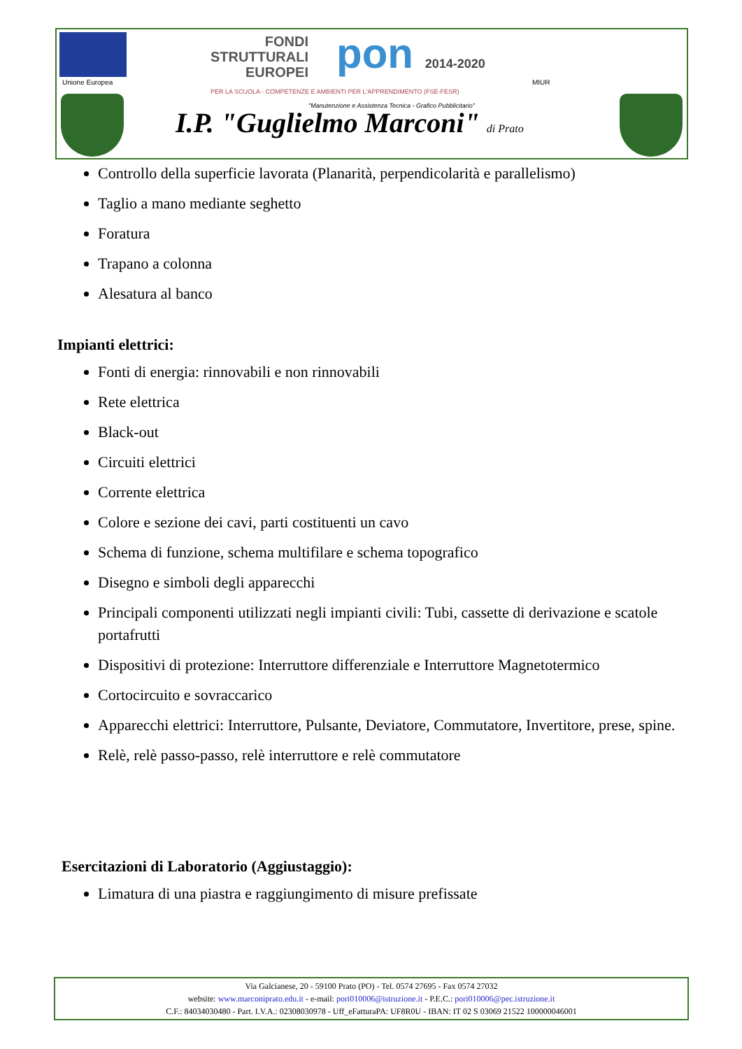Unione Europea
FONDI
STRUTTURALI
EUROPEI
pon 2014-2020
PER LA SCUOLA - COMPETENZE E AMBIENTI PER L'APPRENDIMENTO (FSE-FESR)
MIUR
"Manutenzione e Assistenza Tecnica - Grafico Pubblicitario"
I.P. "Guglielmo Marconi" di Prato
Controllo della superficie lavorata (Planarità, perpendicolarità e parallelismo)
Taglio a mano mediante seghetto
Foratura
Trapano a colonna
Alesatura al banco
Impianti elettrici:
Fonti di energia: rinnovabili e non rinnovabili
Rete elettrica
Black-out
Circuiti elettrici
Corrente elettrica
Colore e sezione dei cavi, parti costituenti un cavo
Schema di funzione, schema multifilare e schema topografico
Disegno e simboli degli apparecchi
Principali componenti utilizzati negli impianti civili: Tubi, cassette di derivazione e scatole portafrutti
Dispositivi di protezione: Interruttore differenziale e Interruttore Magnetotermico
Cortocircuito e sovraccarico
Apparecchi elettrici: Interruttore, Pulsante, Deviatore, Commutatore, Invertitore, prese, spine.
Relè, relè passo-passo, relè interruttore e relè commutatore
Esercitazioni di Laboratorio (Aggiustaggio):
Limatura di una piastra e raggiungimento di misure prefissate
Via Galcianese, 20 - 59100 Prato (PO) - Tel. 0574 27695 - Fax 0574 27032
website: www.marconiprato.edu.it - e-mail: pori010006@istruzione.it - P.E.C.: pori010006@pec.istruzione.it
C.F.: 84034030480 - Part. I.V.A.: 02308030978 - Uff_eFatturaPA: UF8R0U - IBAN: IT 02 S 03069 21522 100000046001